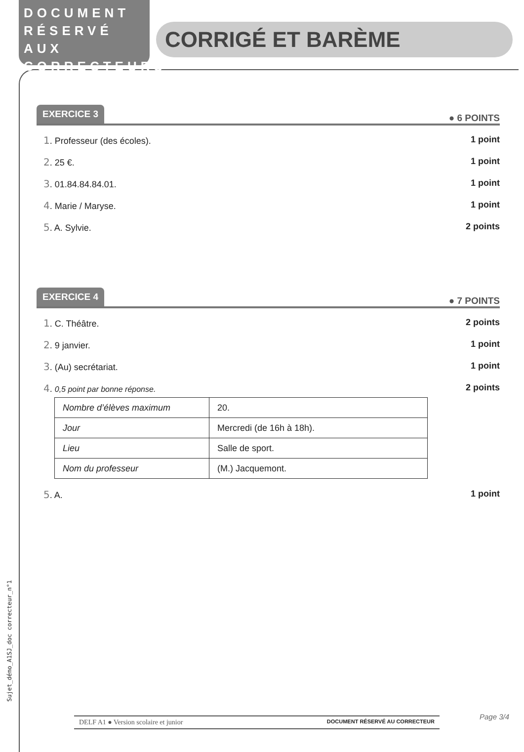DOCUMENT
RÉSERVÉ AUX
CORRECTEURS
CORRIGÉ ET BARÈME
EXERCICE 3 ● 6 POINTS
1. Professeur (des écoles). 1 point
2. 25 €. 1 point
3. 01.84.84.84.01. 1 point
4. Marie / Maryse. 1 point
5. A. Sylvie. 2 points
EXERCICE 4 ● 7 POINTS
1. C. Théâtre. 2 points
2. 9 janvier. 1 point
3. (Au) secrétariat. 1 point
4. 0,5 point par bonne réponse. 2 points
| Nombre d’élèves maximum | 20. |
| Jour | Mercredi (de 16h à 18h). |
| Lieu | Salle de sport. |
| Nom du professeur | (M.) Jacquemont. |
5. A. 1 point
Sujet_démo_A1SJ_doc correcteur_n°1
DELF A1 ● Version scolaire et junior DOCUMENT RÉSERVÉ AU CORRECTEUR Page 3/4